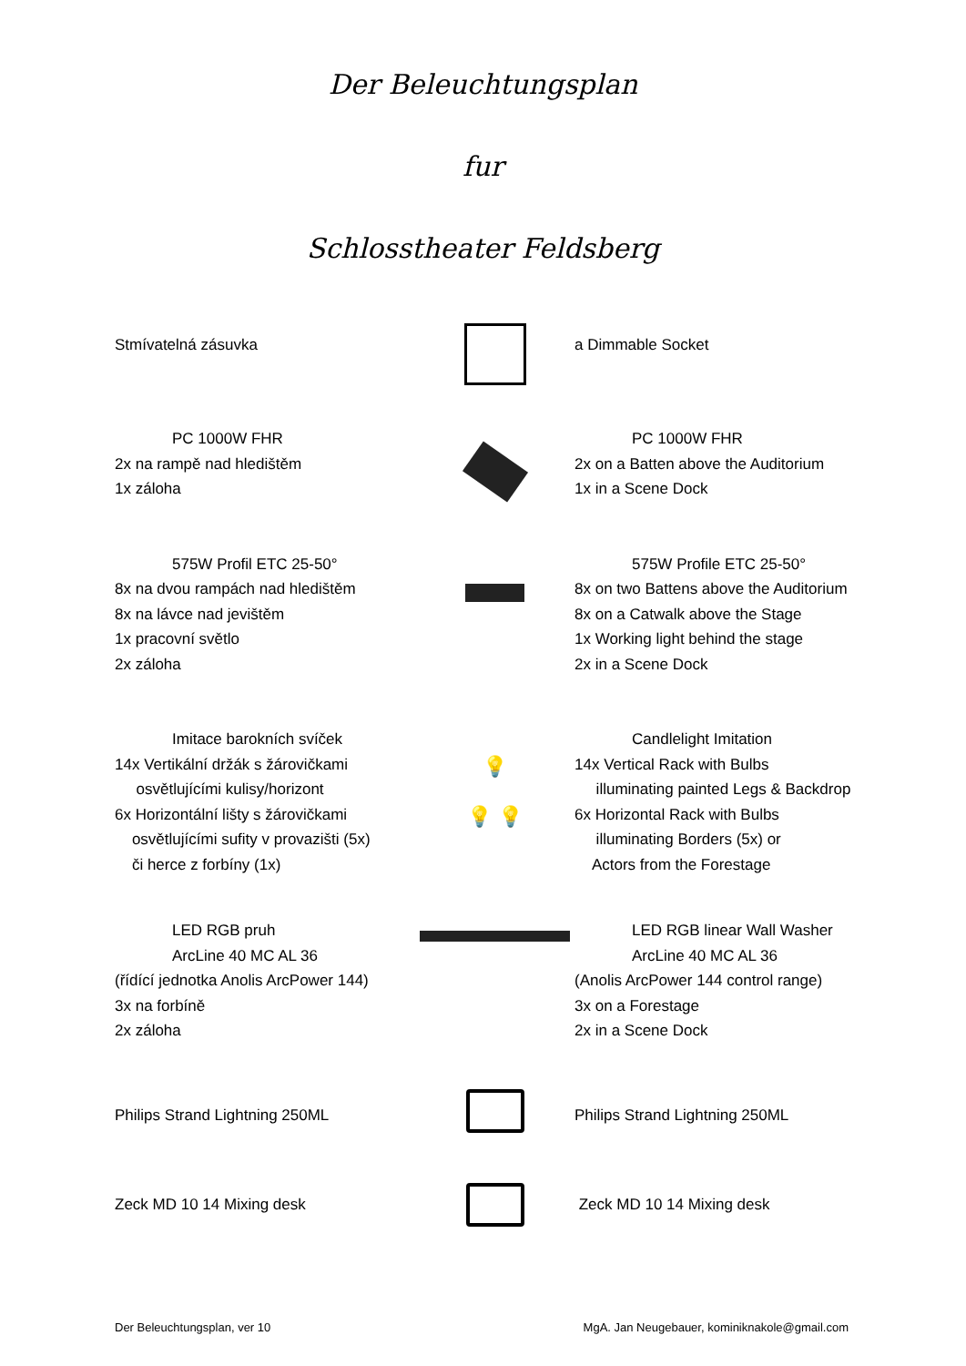Der Beleuchtungsplan
fur
Schlosstheater Feldsberg
Stmívatelná zásuvka a Dimmable Socket
PC 1000W FHR
2x na rampě nad hledištěm
1x záloha
PC 1000W FHR
2x on a Batten above the Auditorium
1x in a Scene Dock
575W Profil ETC 25-50°
8x na dvou rampách nad hledištěm
8x na lávce nad jevištěm
1x pracovní světlo
2x záloha
575W Profile ETC 25-50°
8x on two Battens above the Auditorium
8x on a Catwalk above the Stage
1x Working light behind the stage
2x in a Scene Dock
Imitace barokních svíček
14x Vertikální držák s žárovičkami
osvětlujícími kulisy/horizont
6x Horizontální lišty s žárovičkami
osvětlujícími sufity v provazišti (5x)
či herce z forbíny (1x)
💡
💡 💡
Candlelight Imitation
14x Vertical Rack with Bulbs
illuminating painted Legs & Backdrop
6x Horizontal Rack with Bulbs
illuminating Borders (5x) or
Actors from the Forestage
LED RGB pruh
ArcLine 40 MC AL 36
(řídící jednotka Anolis ArcPower 144)
3x na forbíně
2x záloha
LED RGB linear Wall Washer
ArcLine 40 MC AL 36
(Anolis ArcPower 144 control range)
3x on a Forestage
2x in a Scene Dock
Philips Strand Lightning 250ML Philips Strand Lightning 250ML
Zeck MD 10 14 Mixing desk Zeck MD 10 14 Mixing desk
Der Beleuchtungsplan, ver 10 MgA. Jan Neugebauer, kominiknakole@gmail.com